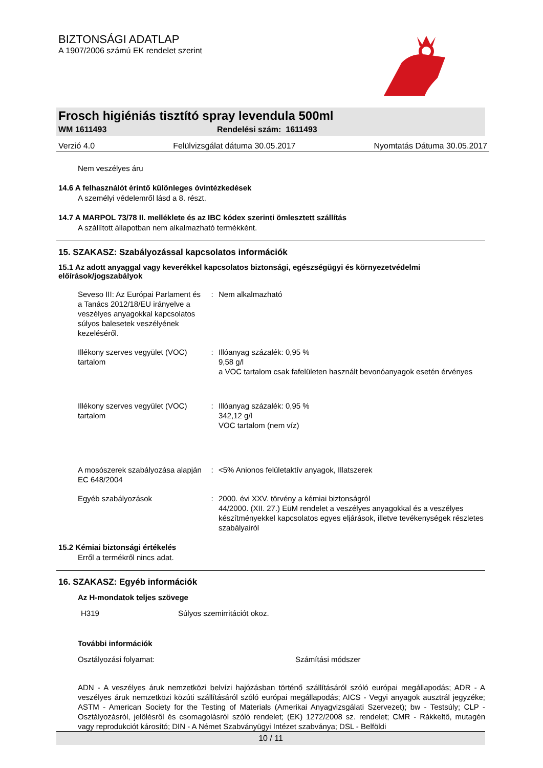BIZTONSÁGI ADATLAP
A 1907/2006 számú EK rendelet szerint
Frosch higiéniás tisztító spray levendula 500ml
WM 1611493 Rendelési szám: 1611493
Verzió 4.0 Felülvizsgálat dátuma 30.05.2017 Nyomtatás Dátuma 30.05.2017
Nem veszélyes áru
14.6 A felhasználót érintő különleges óvintézkedések
A személyi védelemről lásd a 8. részt.
14.7 A MARPOL 73/78 II. melléklete és az IBC kódex szerinti ömlesztett szállítás
A szállított állapotban nem alkalmazható termékként.
15. SZAKASZ: Szabályozással kapcsolatos információk
15.1 Az adott anyaggal vagy keverékkel kapcsolatos biztonsági, egészségügyi és környezetvédelmi előírások/jogszabályok
| Seveso III: Az Európai Parlament és a Tanács 2012/18/EU irányelve a veszélyes anyagokkal kapcsolatos súlyos balesetek veszélyének kezeléséről. | : | Nem alkalmazható |
| Illékony szerves vegyület (VOC) tartalom | : | Illóanyag százalék: 0,95 % 9,58 g/l a VOC tartalom csak fafelületen használt bevonóanyagok esetén érvényes |
| Illékony szerves vegyület (VOC) tartalom | : | Illóanyag százalék: 0,95 % 342,12 g/l VOC tartalom (nem víz) |
| A mosószerek szabályozása alapján EC 648/2004 | : | <5% Anionos felületaktív anyagok, Illatszerek |
| Egyéb szabályozások | : | 2000. évi XXV. törvény a kémiai biztonságról 44/2000. (XII. 27.) EüM rendelet a veszélyes anyagokkal és a veszélyes készítményekkel kapcsolatos egyes eljárások, illetve tevékenységek részletes szabályairól |
15.2 Kémiai biztonsági értékelés
Erről a termékről nincs adat.
16. SZAKASZ: Egyéb információk
Az H-mondatok teljes szövege
H319 Súlyos szemirritációt okoz.
További információk
Osztályozási folyamat: Számítási módszer
ADN - A veszélyes áruk nemzetközi belvízi hajózásban történő szállításáról szóló európai megállapodás; ADR - A veszélyes áruk nemzetközi közúti szállításáról szóló európai megállapodás; AICS - Vegyi anyagok ausztrál jegyzéke; ASTM - American Society for the Testing of Materials (Amerikai Anyagvizsgálati Szervezet); bw - Testsúly; CLP - Osztályozásról, jelölésről és csomagolásról szóló rendelet; (EK) 1272/2008 sz. rendelet; CMR - Rákkeltő, mutagén vagy reprodukciót károsító; DIN - A Német Szabványügyi Intézet szabványa; DSL - Belföldi
10 / 11